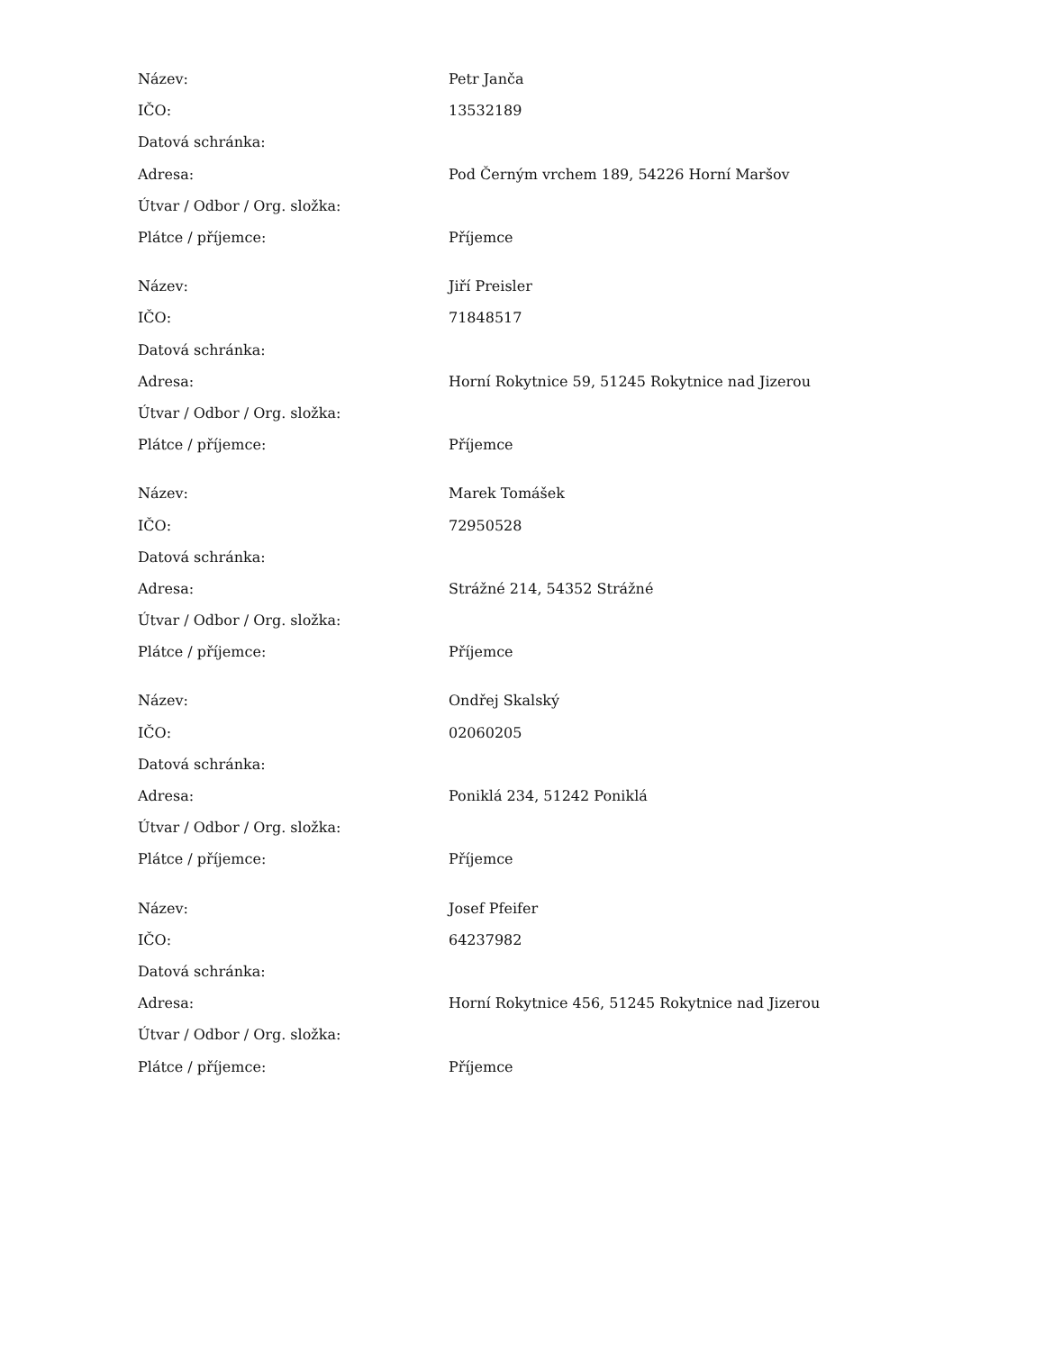| Název: | Petr Janča |
| IČO: | 13532189 |
| Datová schránka: | |
| Adresa: | Pod Černým vrchem 189, 54226 Horní Maršov |
| Útvar / Odbor / Org. složka: | |
| Plátce / příjemce: | Příjemce |
| Název: | Jiří Preisler |
| IČO: | 71848517 |
| Datová schránka: | |
| Adresa: | Horní Rokytnice 59, 51245 Rokytnice nad Jizerou |
| Útvar / Odbor / Org. složka: | |
| Plátce / příjemce: | Příjemce |
| Název: | Marek Tomášek |
| IČO: | 72950528 |
| Datová schránka: | |
| Adresa: | Strážné 214, 54352 Strážné |
| Útvar / Odbor / Org. složka: | |
| Plátce / příjemce: | Příjemce |
| Název: | Ondřej Skalský |
| IČO: | 02060205 |
| Datová schránka: | |
| Adresa: | Poniklá 234, 51242 Poniklá |
| Útvar / Odbor / Org. složka: | |
| Plátce / příjemce: | Příjemce |
| Název: | Josef Pfeifer |
| IČO: | 64237982 |
| Datová schránka: | |
| Adresa: | Horní Rokytnice 456, 51245 Rokytnice nad Jizerou |
| Útvar / Odbor / Org. složka: | |
| Plátce / příjemce: | Příjemce |